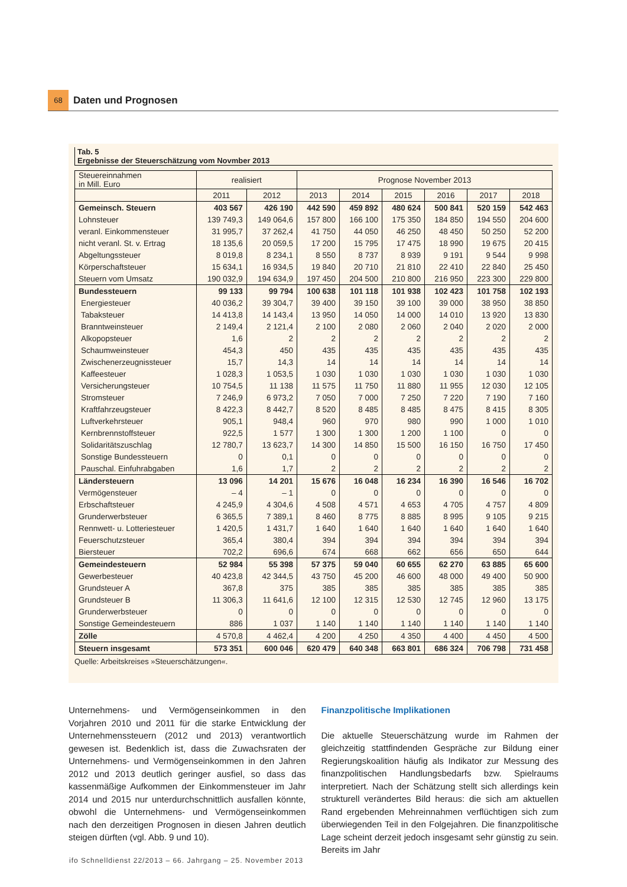68
Daten und Prognosen
Tab. 5
Ergebnisse der Steuerschätzung vom Novmber 2013
| Steuereinnahmen in Mill. Euro | realisiert | | Prognose November 2013 | | | | | |
| --- | --- | --- | --- | --- | --- | --- | --- | --- |
| | 2011 | 2012 | 2013 | 2014 | 2015 | 2016 | 2017 | 2018 |
| Gemeinsch. Steuern | 403 567 | 426 190 | 442 590 | 459 892 | 480 624 | 500 841 | 520 159 | 542 463 |
| Lohnsteuer | 139 749,3 | 149 064,6 | 157 800 | 166 100 | 175 350 | 184 850 | 194 550 | 204 600 |
| veranl. Einkommensteuer | 31 995,7 | 37 262,4 | 41 750 | 44 050 | 46 250 | 48 450 | 50 250 | 52 200 |
| nicht veranl. St. v. Ertrag | 18 135,6 | 20 059,5 | 17 200 | 15 795 | 17 475 | 18 990 | 19 675 | 20 415 |
| Abgeltungssteuer | 8 019,8 | 8 234,1 | 8 550 | 8 737 | 8 939 | 9 191 | 9 544 | 9 998 |
| Körperschaftsteuer | 15 634,1 | 16 934,5 | 19 840 | 20 710 | 21 810 | 22 410 | 22 840 | 25 450 |
| Steuern vom Umsatz | 190 032,9 | 194 634,9 | 197 450 | 204 500 | 210 800 | 216 950 | 223 300 | 229 800 |
| Bundessteuern | 99 133 | 99 794 | 100 638 | 101 118 | 101 938 | 102 423 | 101 758 | 102 193 |
| Energiesteuer | 40 036,2 | 39 304,7 | 39 400 | 39 150 | 39 100 | 39 000 | 38 950 | 38 850 |
| Tabaksteuer | 14 413,8 | 14 143,4 | 13 950 | 14 050 | 14 000 | 14 010 | 13 920 | 13 830 |
| Branntweinsteuer | 2 149,4 | 2 121,4 | 2 100 | 2 080 | 2 060 | 2 040 | 2 020 | 2 000 |
| Alkopopsteuer | 1,6 | 2 | 2 | 2 | 2 | 2 | 2 | 2 |
| Schaumweinsteuer | 454,3 | 450 | 435 | 435 | 435 | 435 | 435 | 435 |
| Zwischenerzeugnissteuer | 15,7 | 14,3 | 14 | 14 | 14 | 14 | 14 | 14 |
| Kaffeesteuer | 1 028,3 | 1 053,5 | 1 030 | 1 030 | 1 030 | 1 030 | 1 030 | 1 030 |
| Versicherungsteuer | 10 754,5 | 11 138 | 11 575 | 11 750 | 11 880 | 11 955 | 12 030 | 12 105 |
| Stromsteuer | 7 246,9 | 6 973,2 | 7 050 | 7 000 | 7 250 | 7 220 | 7 190 | 7 160 |
| Kraftfahrzeugsteuer | 8 422,3 | 8 442,7 | 8 520 | 8 485 | 8 485 | 8 475 | 8 415 | 8 305 |
| Luftverkehrsteuer | 905,1 | 948,4 | 960 | 970 | 980 | 990 | 1 000 | 1 010 |
| Kernbrennstoffsteuer | 922,5 | 1 577 | 1 300 | 1 300 | 1 200 | 1 100 | 0 | 0 |
| Solidaritätszuschlag | 12 780,7 | 13 623,7 | 14 300 | 14 850 | 15 500 | 16 150 | 16 750 | 17 450 |
| Sonstige Bundessteuern | 0 | 0,1 | 0 | 0 | 0 | 0 | 0 | 0 |
| Pauschal. Einfuhrabgaben | 1,6 | 1,7 | 2 | 2 | 2 | 2 | 2 | 2 |
| Ländersteuern | 13 096 | 14 201 | 15 676 | 16 048 | 16 234 | 16 390 | 16 546 | 16 702 |
| Vermögensteuer | – 4 | – 1 | 0 | 0 | 0 | 0 | 0 | 0 |
| Erbschaftsteuer | 4 245,9 | 4 304,6 | 4 508 | 4 571 | 4 653 | 4 705 | 4 757 | 4 809 |
| Grunderwerbsteuer | 6 365,5 | 7 389,1 | 8 460 | 8 775 | 8 885 | 8 995 | 9 105 | 9 215 |
| Rennwett- u. Lotteriesteuer | 1 420,5 | 1 431,7 | 1 640 | 1 640 | 1 640 | 1 640 | 1 640 | 1 640 |
| Feuerschutzsteuer | 365,4 | 380,4 | 394 | 394 | 394 | 394 | 394 | 394 |
| Biersteuer | 702,2 | 696,6 | 674 | 668 | 662 | 656 | 650 | 644 |
| Gemeindesteuern | 52 984 | 55 398 | 57 375 | 59 040 | 60 655 | 62 270 | 63 885 | 65 600 |
| Gewerbesteuer | 40 423,8 | 42 344,5 | 43 750 | 45 200 | 46 600 | 48 000 | 49 400 | 50 900 |
| Grundsteuer A | 367,8 | 375 | 385 | 385 | 385 | 385 | 385 | 385 |
| Grundsteuer B | 11 306,3 | 11 641,6 | 12 100 | 12 315 | 12 530 | 12 745 | 12 960 | 13 175 |
| Grunderwerbsteuer | 0 | 0 | 0 | 0 | 0 | 0 | 0 | 0 |
| Sonstige Gemeindesteuern | 886 | 1 037 | 1 140 | 1 140 | 1 140 | 1 140 | 1 140 | 1 140 |
| Zölle | 4 570,8 | 4 462,4 | 4 200 | 4 250 | 4 350 | 4 400 | 4 450 | 4 500 |
| Steuern insgesamt | 573 351 | 600 046 | 620 479 | 640 348 | 663 801 | 686 324 | 706 798 | 731 458 |
Quelle: Arbeitskreises »Steuerschätzungen«.
Unternehmens- und Vermögenseinkommen in den Vorjahren 2010 und 2011 für die starke Entwicklung der Unternehmenssteuern (2012 und 2013) verantwortlich gewesen ist. Bedenklich ist, dass die Zuwachsraten der Unternehmens- und Vermögenseinkommen in den Jahren 2012 und 2013 deutlich geringer ausfiel, so dass das kassenmäßige Aufkommen der Einkommensteuer im Jahr 2014 und 2015 nur unterdurchschnittlich ausfallen könnte, obwohl die Unternehmens- und Vermögenseinkommen nach den derzeitigen Prognosen in diesen Jahren deutlich steigen dürften (vgl. Abb. 9 und 10).
Finanzpolitische Implikationen
Die aktuelle Steuerschätzung wurde im Rahmen der gleichzeitig stattfindenden Gespräche zur Bildung einer Regierungskoalition häufig als Indikator zur Messung des finanzpolitischen Handlungsbedarfs bzw. Spielraums interpretiert. Nach der Schätzung stellt sich allerdings kein strukturell verändertes Bild heraus: die sich am aktuellen Rand ergebenden Mehreinnahmen verflüchtigen sich zum überwiegenden Teil in den Folgejahren. Die finanzpolitische Lage scheint derzeit jedoch insgesamt sehr günstig zu sein. Bereits im Jahr
ifo Schnelldienst 22/2013 – 66. Jahrgang – 25. November 2013